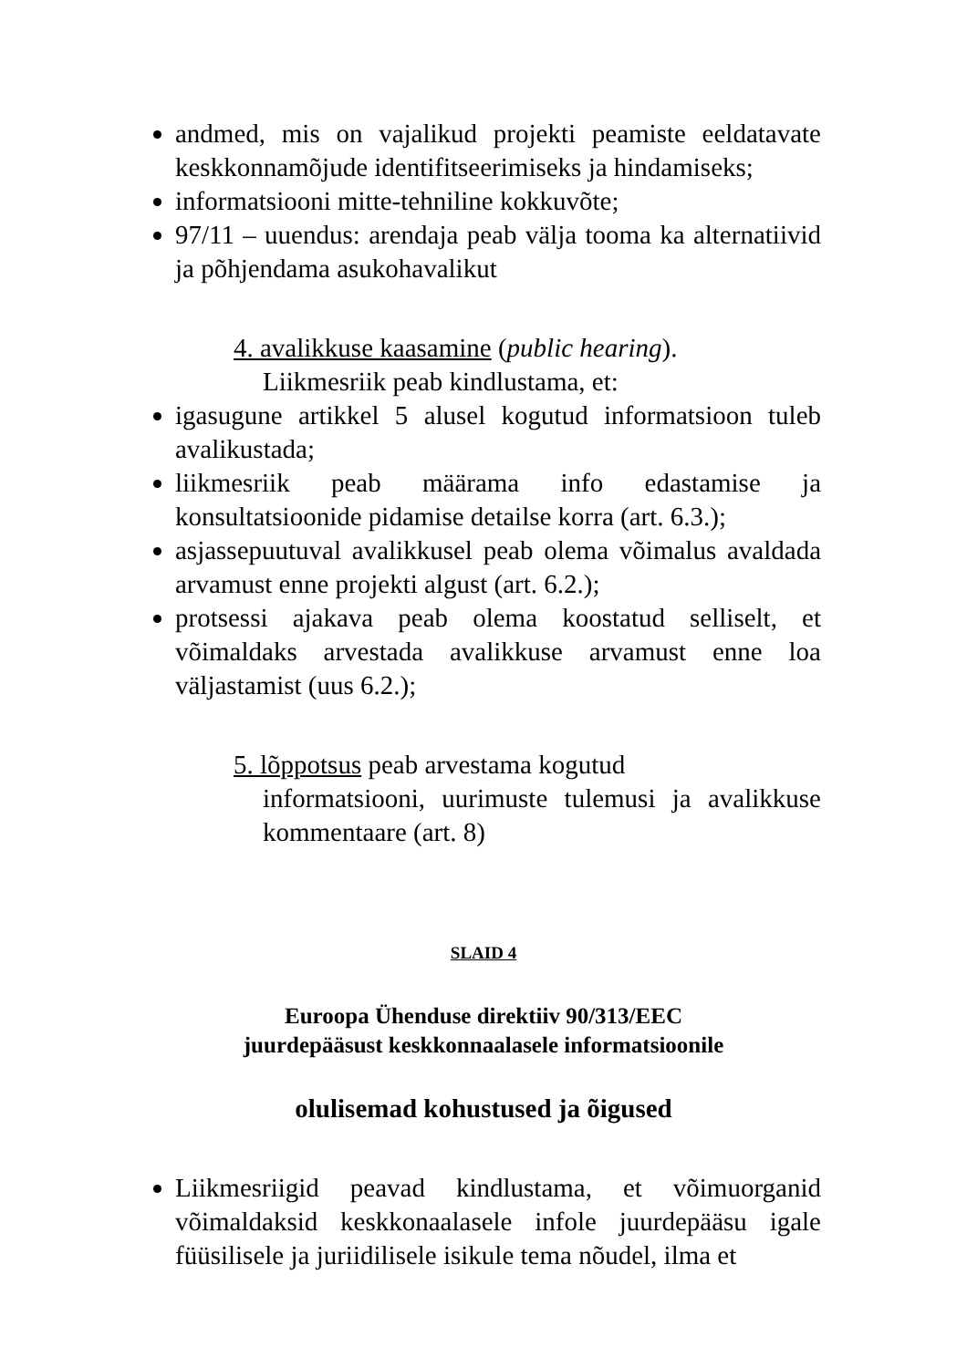andmed, mis on vajalikud projekti peamiste eeldatavate keskkonnamõjude identifitseerimiseks ja hindamiseks;
informatsiooni mitte-tehniline kokkuvõte;
97/11 – uuendus: arendaja peab välja tooma ka alternatiivid ja põhjendama asukohavalikut
4. avalikkuse kaasamine (public hearing).
Liikmesriik peab kindlustama, et:
igasugune artikkel 5 alusel kogutud informatsioon tuleb avalikustada;
liikmesriik peab määrama info edastamise ja konsultatsioonide pidamise detailse korra (art. 6.3.);
asjassepuutuval avalikkusel peab olema võimalus avaldada arvamust enne projekti algust (art. 6.2.);
protsessi ajakava peab olema koostatud selliselt, et võimaldaks arvestada avalikkuse arvamust enne loa väljastamist (uus 6.2.);
5. lõppotsus peab arvestama kogutud
informatsiooni, uurimuste tulemusi ja avalikkuse kommentaare (art. 8)
SLAID 4
Euroopa Ühenduse direktiiv 90/313/EEC
juurdepääsust keskkonnaalasele informatsioonile
olulisemad kohustused ja õigused
Liikmesriigid peavad kindlustama, et võimuorganid võimaldaksid keskkonaalasele infole juurdepääsu igale füüsilisele ja juriidilisele isikule tema nõudel, ilma et